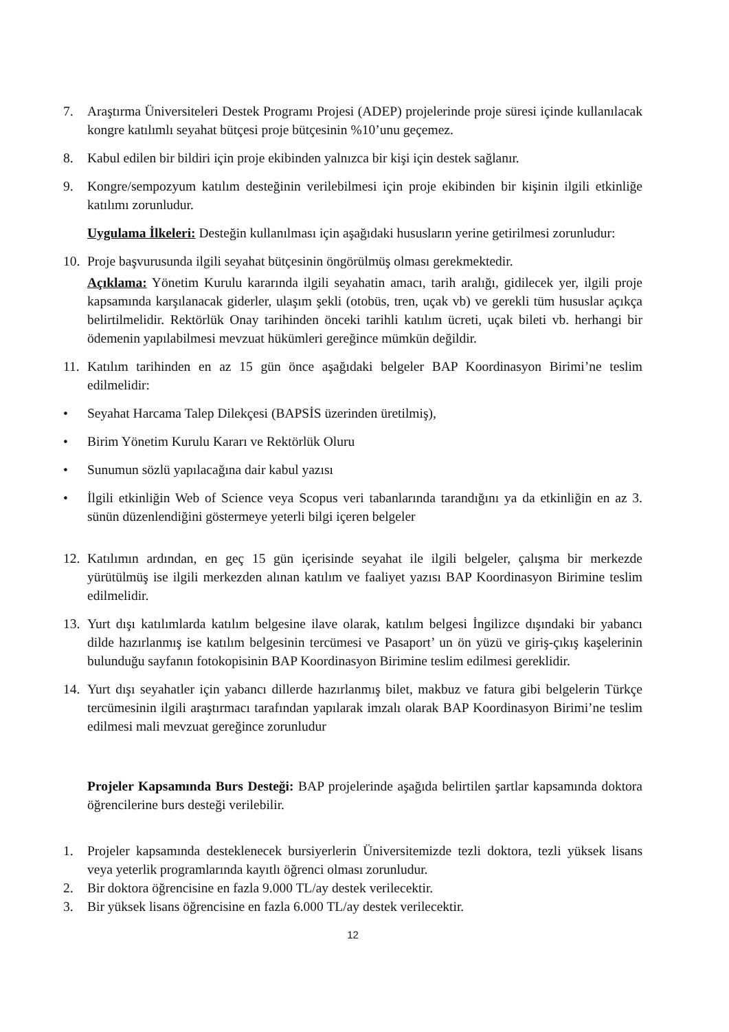7. Araştırma Üniversiteleri Destek Programı Projesi (ADEP) projelerinde proje süresi içinde kullanılacak kongre katılımlı seyahat bütçesi proje bütçesinin %10’unu geçemez.
8. Kabul edilen bir bildiri için proje ekibinden yalnızca bir kişi için destek sağlanır.
9. Kongre/sempozyum katılım desteğinin verilebilmesi için proje ekibinden bir kişinin ilgili etkinliğe katılımı zorunludur.
Uygulama İlkeleri: Desteğin kullanılması için aşağıdaki hususların yerine getirilmesi zorunludur:
10. Proje başvurusunda ilgili seyahat bütçesinin öngörülmüş olması gerekmektedir.
Açıklama: Yönetim Kurulu kararında ilgili seyahatin amacı, tarih aralığı, gidilecek yer, ilgili proje kapsamında karşılanacak giderler, ulaşım şekli (otobüs, tren, uçak vb) ve gerekli tüm hususlar açıkça belirtilmelidir. Rektörlük Onay tarihinden önceki tarihli katılım ücreti, uçak bileti vb. herhangi bir ödemenin yapılabilmesi mevzuat hükümleri gereğince mümkün değildir.
11. Katılım tarihinden en az 15 gün önce aşağıdaki belgeler BAP Koordinasyon Birimi’ne teslim edilmelidir:
• Seyahat Harcama Talep Dilekçesi (BAPSİS üzerinden üretilmiş),
• Birim Yönetim Kurulu Kararı ve Rektörlük Oluru
• Sunumun sözlü yapılacağına dair kabul yazısı
• İlgili etkinliğin Web of Science veya Scopus veri tabanlarında tarandığını ya da etkinliğin en az 3. sünün düzenlendiğini göstermeye yeterli bilgi içeren belgeler
12. Katılımın ardından, en geç 15 gün içerisinde seyahat ile ilgili belgeler, çalışma bir merkezde yürütülmüş ise ilgili merkezden alınan katılım ve faaliyet yazısı BAP Koordinasyon Birimine teslim edilmelidir.
13. Yurt dışı katılımlarda katılım belgesine ilave olarak, katılım belgesi İngilizce dışındaki bir yabancı dilde hazırlanmış ise katılım belgesinin tercümesi ve Pasaport’ un ön yüzü ve giriş-çıkış kaşelerinin bulunduğu sayfanın fotokopisinin BAP Koordinasyon Birimine teslim edilmesi gereklidir.
14. Yurt dışı seyahatler için yabancı dillerde hazırlanmış bilet, makbuz ve fatura gibi belgelerin Türkçe tercümesinin ilgili araştırmacı tarafından yapılarak imzalı olarak BAP Koordinasyon Birimi’ne teslim edilmesi mali mevzuat gereğince zorunludur
Projeler Kapsamında Burs Desteği: BAP projelerinde aşağıda belirtilen şartlar kapsamında doktora öğrencilerine burs desteği verilebilir.
1. Projeler kapsamında desteklenecek bursiyerlerin Üniversitemizde tezli doktora, tezli yüksek lisans veya yeterlik programlarında kayıtlı öğrenci olması zorunludur.
2. Bir doktora öğrencisine en fazla 9.000 TL/ay destek verilecektir.
3. Bir yüksek lisans öğrencisine en fazla 6.000 TL/ay destek verilecektir.
12